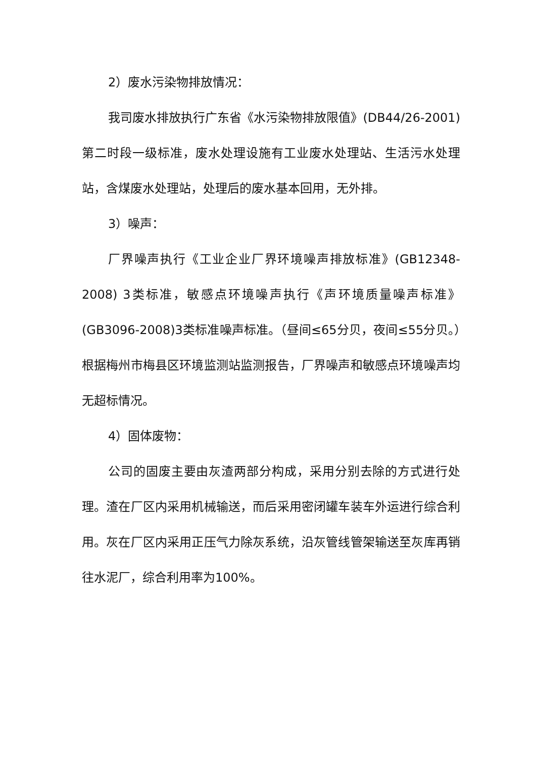2）废水污染物排放情况：
我司废水排放执行广东省《水污染物排放限值》(DB44/26-2001)第二时段一级标准，废水处理设施有工业废水处理站、生活污水处理站，含煤废水处理站，处理后的废水基本回用，无外排。
3）噪声：
厂界噪声执行《工业企业厂界环境噪声排放标准》(GB12348-2008) 3类标准，敏感点环境噪声执行《声环境质量噪声标准》(GB3096-2008)3类标准噪声标准。（昼间≤65分贝，夜间≤55分贝。）根据梅州市梅县区环境监测站监测报告，厂界噪声和敏感点环境噪声均无超标情况。
4）固体废物：
公司的固废主要由灰渣两部分构成，采用分别去除的方式进行处理。渣在厂区内采用机械输送，而后采用密闭罐车装车外运进行综合利用。灰在厂区内采用正压气力除灰系统，沿灰管线管架输送至灰库再销往水泥厂，综合利用率为100%。